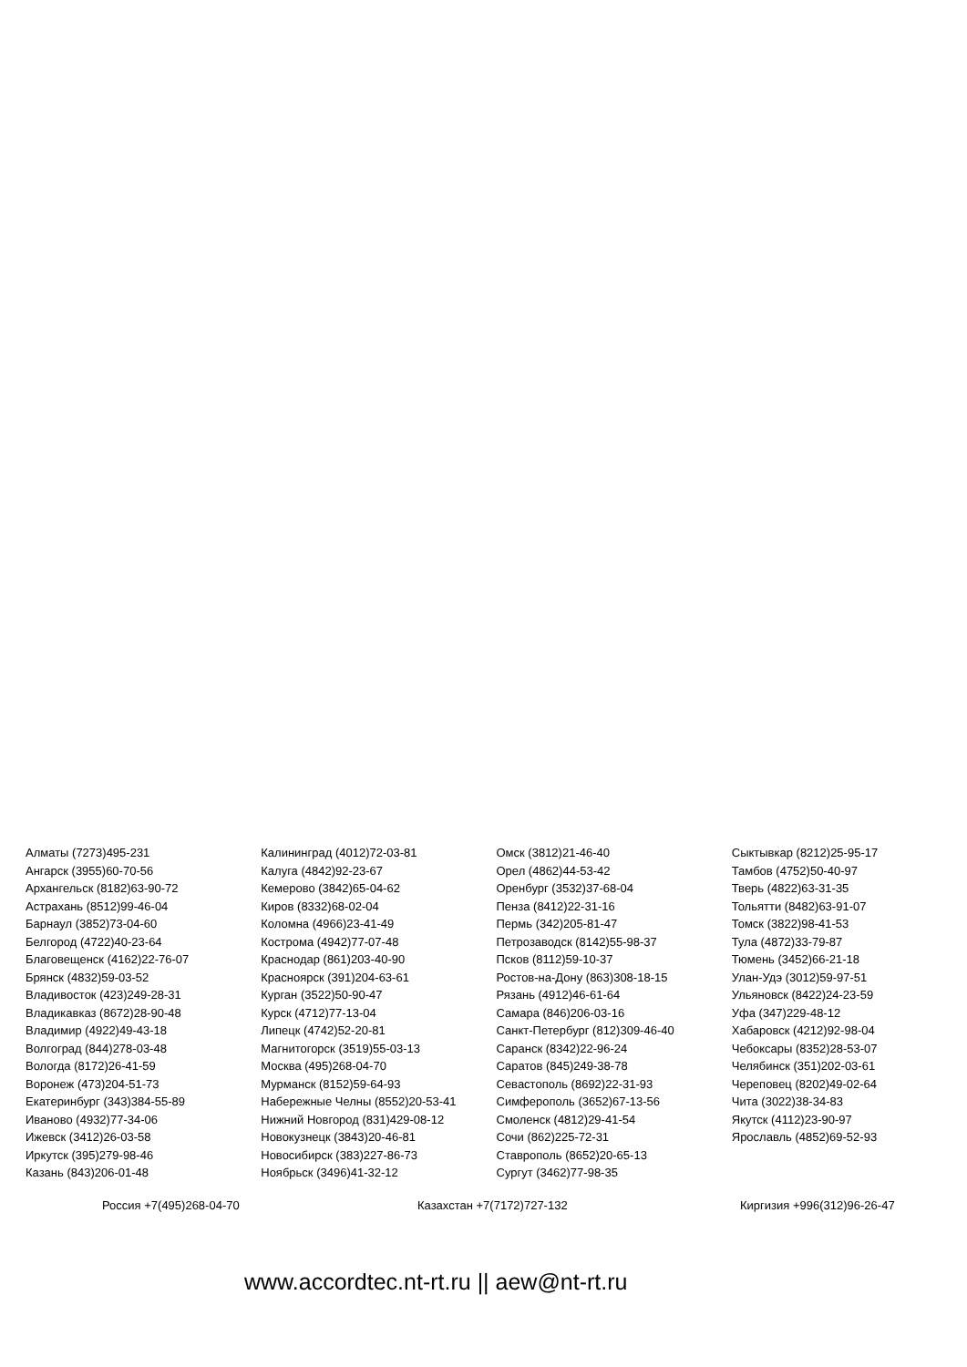Алматы (7273)495-231
Ангарск (3955)60-70-56
Архангельск (8182)63-90-72
Астрахань (8512)99-46-04
Барнаул (3852)73-04-60
Белгород (4722)40-23-64
Благовещенск (4162)22-76-07
Брянск (4832)59-03-52
Владивосток (423)249-28-31
Владикавказ (8672)28-90-48
Владимир (4922)49-43-18
Волгоград (844)278-03-48
Вологда (8172)26-41-59
Воронеж (473)204-51-73
Екатеринбург (343)384-55-89
Иваново (4932)77-34-06
Ижевск (3412)26-03-58
Иркутск (395)279-98-46
Казань (843)206-01-48
Калининград (4012)72-03-81
Калуга (4842)92-23-67
Кемерово (3842)65-04-62
Киров (8332)68-02-04
Коломна (4966)23-41-49
Кострома (4942)77-07-48
Краснодар (861)203-40-90
Красноярск (391)204-63-61
Курган (3522)50-90-47
Курск (4712)77-13-04
Липецк (4742)52-20-81
Магнитогорск (3519)55-03-13
Москва (495)268-04-70
Мурманск (8152)59-64-93
Набережные Челны (8552)20-53-41
Нижний Новгород (831)429-08-12
Новокузнецк (3843)20-46-81
Новосибирск (383)227-86-73
Ноябрьск (3496)41-32-12
Омск (3812)21-46-40
Орел (4862)44-53-42
Оренбург (3532)37-68-04
Пенза (8412)22-31-16
Пермь (342)205-81-47
Петрозаводск (8142)55-98-37
Псков (8112)59-10-37
Ростов-на-Дону (863)308-18-15
Рязань (4912)46-61-64
Самара (846)206-03-16
Санкт-Петербург (812)309-46-40
Саранск (8342)22-96-24
Саратов (845)249-38-78
Севастополь (8692)22-31-93
Симферополь (3652)67-13-56
Смоленск (4812)29-41-54
Сочи (862)225-72-31
Ставрополь (8652)20-65-13
Сургут (3462)77-98-35
Сыктывкар (8212)25-95-17
Тамбов (4752)50-40-97
Тверь (4822)63-31-35
Тольятти (8482)63-91-07
Томск (3822)98-41-53
Тула (4872)33-79-87
Тюмень (3452)66-21-18
Улан-Удэ (3012)59-97-51
Ульяновск (8422)24-23-59
Уфа (347)229-48-12
Хабаровск (4212)92-98-04
Чебоксары (8352)28-53-07
Челябинск (351)202-03-61
Череповец (8202)49-02-64
Чита (3022)38-34-83
Якутск (4112)23-90-97
Ярославль (4852)69-52-93
Россия +7(495)268-04-70 Казахстан +7(7172)727-132 Киргизия +996(312)96-26-47
www.accordtec.nt-rt.ru || aew@nt-rt.ru